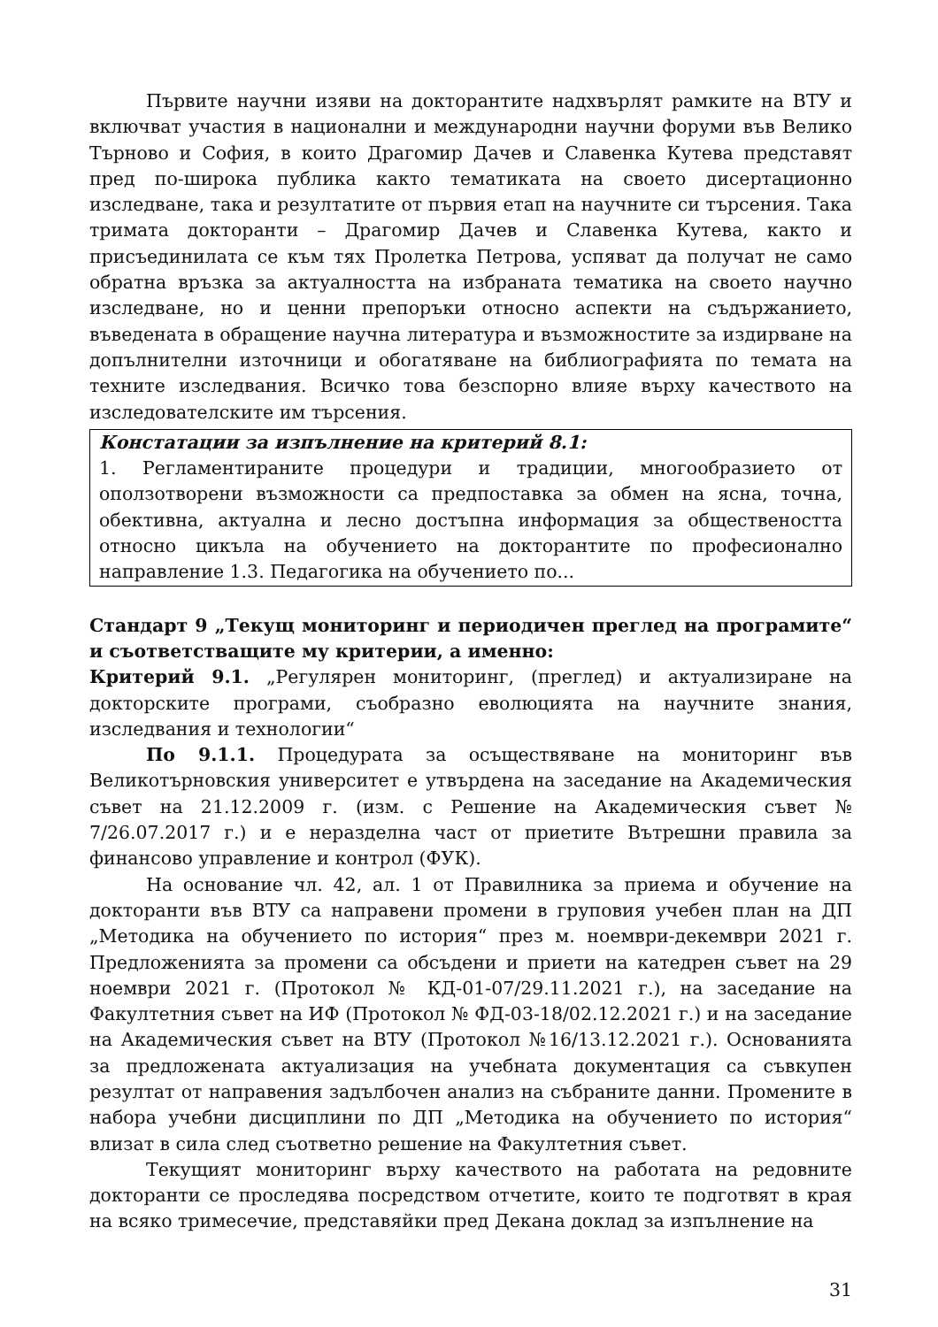Първите научни изяви на докторантите надхвърлят рамките на ВТУ и включват участия в национални и международни научни форуми във Велико Търново и София, в които Драгомир Дачев и Славенка Кутева представят пред по-широка публика както тематиката на своето дисертационно изследване, така и резултатите от първия етап на научните си търсения. Така тримата докторанти – Драгомир Дачев и Славенка Кутева, както и присъединилата се към тях Пролетка Петрова, успяват да получат не само обратна връзка за актуалността на избраната тематика на своето научно изследване, но и ценни препоръки относно аспекти на съдържанието, въведената в обращение научна литература и възможностите за издирване на допълнителни източници и обогатяване на библиографията по темата на техните изследвания. Всичко това безспорно влияе върху качеството на изследователските им търсения.
Констатации за изпълнение на критерий 8.1:
1. Регламентираните процедури и традиции, многообразието от оползотворени възможности са предпоставка за обмен на ясна, точна, обективна, актуална и лесно достъпна информация за обществеността относно цикъла на обучението на докторантите по професионално направление 1.3. Педагогика на обучението по...
Стандарт 9 „Текущ мониторинг и периодичен преглед на програмите“ и съответстващите му критерии, а именно:
Критерий 9.1. „Регулярен мониторинг, (преглед) и актуализиране на докторските програми, съобразно еволюцията на научните знания, изследвания и технологии“
По 9.1.1. Процедурата за осъществяване на мониторинг във Великотърновския университет е утвърдена на заседание на Академическия съвет на 21.12.2009 г. (изм. с Решение на Академическия съвет № 7/26.07.2017 г.) и е неразделна част от приетите Вътрешни правила за финансово управление и контрол (ФУК).
На основание чл. 42, ал. 1 от Правилника за приема и обучение на докторанти във ВТУ са направени промени в груповия учебен план на ДП „Методика на обучението по история“ през м. ноември-декември 2021 г. Предложенията за промени са обсъдени и приети на катедрен съвет на 29 ноември 2021 г. (Протокол № КД-01-07/29.11.2021 г.), на заседание на Факултетния съвет на ИФ (Протокол № ФД-03-18/02.12.2021 г.) и на заседание на Академическия съвет на ВТУ (Протокол №16/13.12.2021 г.). Основанията за предложената актуализация на учебната документация са съвкупен резултат от направения задълбочен анализ на събраните данни. Промените в набора учебни дисциплини по ДП „Методика на обучението по история“ влизат в сила след съответно решение на Факултетния съвет.
Текущият мониторинг върху качеството на работата на редовните докторанти се проследява посредством отчетите, които те подготвят в края на всяко тримесечие, представяйки пред Декана доклад за изпълнение на
31